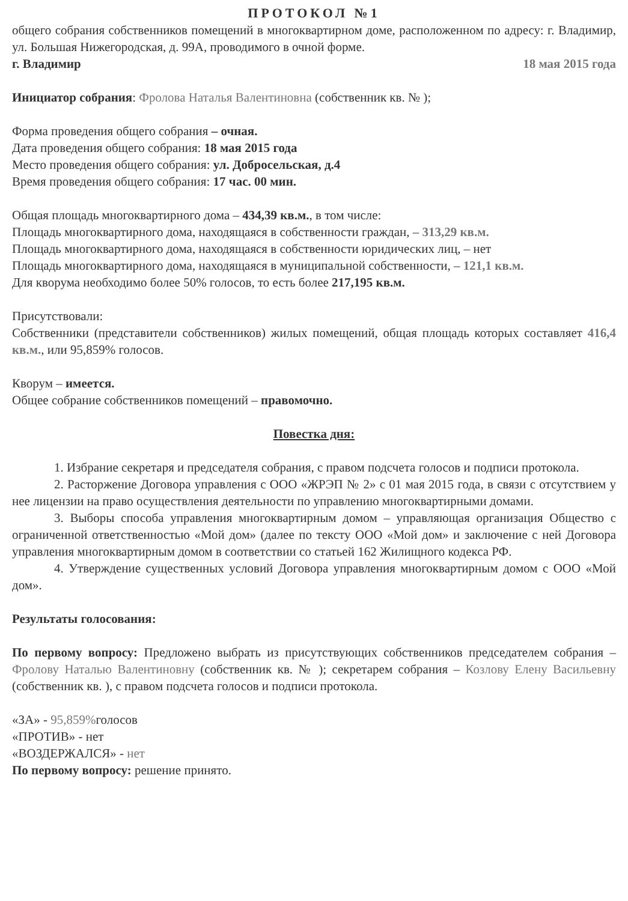ПРОТОКОЛ №1
общего собрания собственников помещений в многоквартирном доме, расположенном по адресу: г. Владимир, ул. Большая Нижегородская, д. 99А, проводимого в очной форме.
г. Владимир 18 мая 2015 года
Инициатор собрания: Фролова Наталья Валентиновна (собственник кв. № );
Форма проведения общего собрания – очная.
Дата проведения общего собрания: 18 мая 2015 года
Место проведения общего собрания: ул. Добросельская, д.4
Время проведения общего собрания: 17 час. 00 мин.
Общая площадь многоквартирного дома – 434,39 кв.м., в том числе:
Площадь многоквартирного дома, находящаяся в собственности граждан, – 313,29 кв.м.
Площадь многоквартирного дома, находящаяся в собственности юридических лиц, – нет
Площадь многоквартирного дома, находящаяся в муниципальной собственности, – 121,1 кв.м.
Для кворума необходимо более 50% голосов, то есть более 217,195 кв.м.
Присутствовали:
Собственники (представители собственников) жилых помещений, общая площадь которых составляет 416,4 кв.м., или 95,859% голосов.
Кворум – имеется.
Общее собрание собственников помещений – правомочно.
Повестка дня:
1. Избрание секретаря и председателя собрания, с правом подсчета голосов и подписи протокола.
2. Расторжение Договора управления с ООО «ЖРЭП № 2» с 01 мая 2015 года, в связи с отсутствием у нее лицензии на право осуществления деятельности по управлению многоквартирными домами.
3. Выборы способа управления многоквартирным домом – управляющая организация Общество с ограниченной ответственностью «Мой дом» (далее по тексту ООО «Мой дом» и заключение с ней Договора управления многоквартирным домом в соответствии со статьей 162 Жилищного кодекса РФ.
4. Утверждение существенных условий Договора управления многоквартирным домом с ООО «Мой дом».
Результаты голосования:
По первому вопросу: Предложено выбрать из присутствующих собственников председателем собрания – Фролову Наталью Валентиновну (собственник кв. № ); секретарем собрания – Козлову Елену Васильевну (собственник кв. ), с правом подсчета голосов и подписи протокола.
«ЗА» - 95,859% голосов
«ПРОТИВ» - нет
«ВОЗДЕРЖАЛСЯ» - нет
По первому вопросу: решение принято.